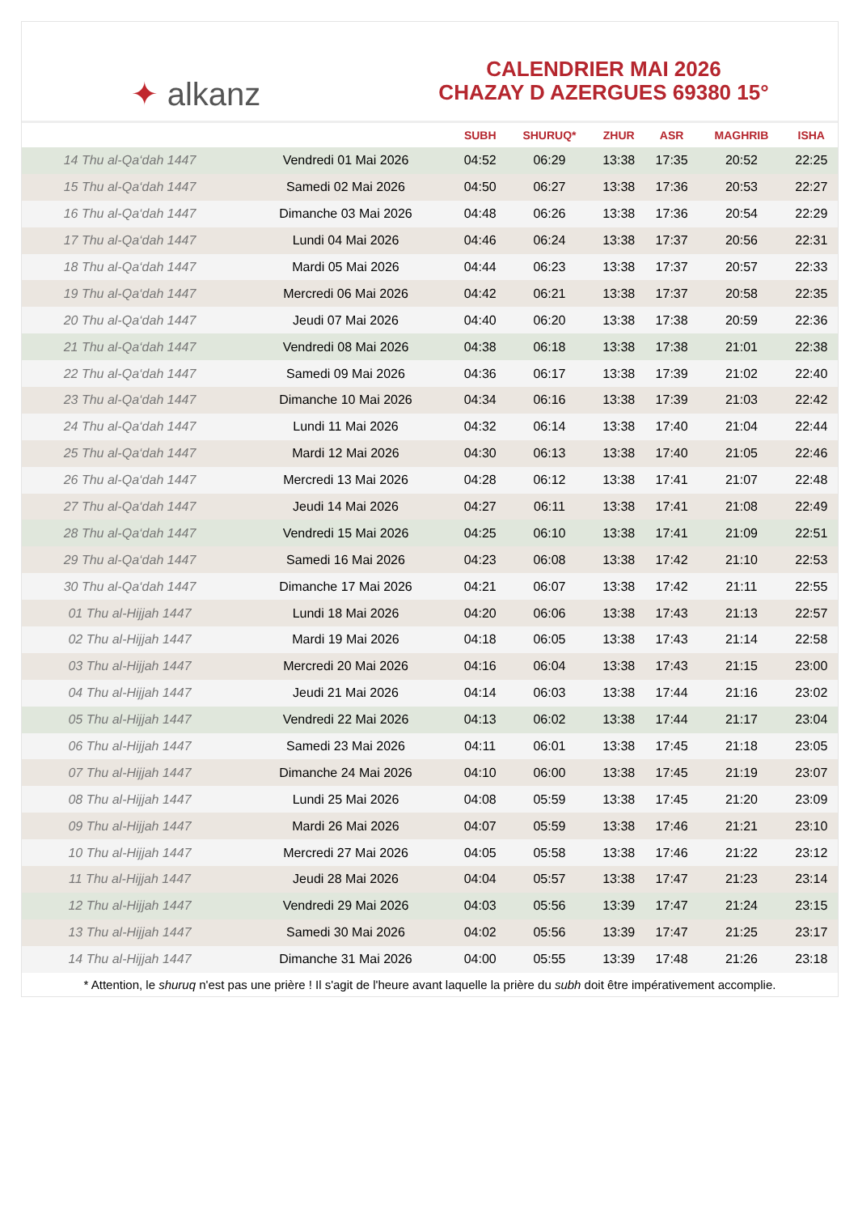✦ alkanz
CALENDRIER MAI 2026
CHAZAY D AZERGUES 69380 15°
| | | SUBH | SHURUQ* | ZHUR | ASR | MAGHRIB | ISHA |
| --- | --- | --- | --- | --- | --- | --- | --- |
| 14 Thu al-Qa‘dah 1447 | Vendredi 01 Mai 2026 | 04:52 | 06:29 | 13:38 | 17:35 | 20:52 | 22:25 |
| 15 Thu al-Qa‘dah 1447 | Samedi 02 Mai 2026 | 04:50 | 06:27 | 13:38 | 17:36 | 20:53 | 22:27 |
| 16 Thu al-Qa‘dah 1447 | Dimanche 03 Mai 2026 | 04:48 | 06:26 | 13:38 | 17:36 | 20:54 | 22:29 |
| 17 Thu al-Qa‘dah 1447 | Lundi 04 Mai 2026 | 04:46 | 06:24 | 13:38 | 17:37 | 20:56 | 22:31 |
| 18 Thu al-Qa‘dah 1447 | Mardi 05 Mai 2026 | 04:44 | 06:23 | 13:38 | 17:37 | 20:57 | 22:33 |
| 19 Thu al-Qa‘dah 1447 | Mercredi 06 Mai 2026 | 04:42 | 06:21 | 13:38 | 17:37 | 20:58 | 22:35 |
| 20 Thu al-Qa‘dah 1447 | Jeudi 07 Mai 2026 | 04:40 | 06:20 | 13:38 | 17:38 | 20:59 | 22:36 |
| 21 Thu al-Qa‘dah 1447 | Vendredi 08 Mai 2026 | 04:38 | 06:18 | 13:38 | 17:38 | 21:01 | 22:38 |
| 22 Thu al-Qa‘dah 1447 | Samedi 09 Mai 2026 | 04:36 | 06:17 | 13:38 | 17:39 | 21:02 | 22:40 |
| 23 Thu al-Qa‘dah 1447 | Dimanche 10 Mai 2026 | 04:34 | 06:16 | 13:38 | 17:39 | 21:03 | 22:42 |
| 24 Thu al-Qa‘dah 1447 | Lundi 11 Mai 2026 | 04:32 | 06:14 | 13:38 | 17:40 | 21:04 | 22:44 |
| 25 Thu al-Qa‘dah 1447 | Mardi 12 Mai 2026 | 04:30 | 06:13 | 13:38 | 17:40 | 21:05 | 22:46 |
| 26 Thu al-Qa‘dah 1447 | Mercredi 13 Mai 2026 | 04:28 | 06:12 | 13:38 | 17:41 | 21:07 | 22:48 |
| 27 Thu al-Qa‘dah 1447 | Jeudi 14 Mai 2026 | 04:27 | 06:11 | 13:38 | 17:41 | 21:08 | 22:49 |
| 28 Thu al-Qa‘dah 1447 | Vendredi 15 Mai 2026 | 04:25 | 06:10 | 13:38 | 17:41 | 21:09 | 22:51 |
| 29 Thu al-Qa‘dah 1447 | Samedi 16 Mai 2026 | 04:23 | 06:08 | 13:38 | 17:42 | 21:10 | 22:53 |
| 30 Thu al-Qa‘dah 1447 | Dimanche 17 Mai 2026 | 04:21 | 06:07 | 13:38 | 17:42 | 21:11 | 22:55 |
| 01 Thu al-Hijjah 1447 | Lundi 18 Mai 2026 | 04:20 | 06:06 | 13:38 | 17:43 | 21:13 | 22:57 |
| 02 Thu al-Hijjah 1447 | Mardi 19 Mai 2026 | 04:18 | 06:05 | 13:38 | 17:43 | 21:14 | 22:58 |
| 03 Thu al-Hijjah 1447 | Mercredi 20 Mai 2026 | 04:16 | 06:04 | 13:38 | 17:43 | 21:15 | 23:00 |
| 04 Thu al-Hijjah 1447 | Jeudi 21 Mai 2026 | 04:14 | 06:03 | 13:38 | 17:44 | 21:16 | 23:02 |
| 05 Thu al-Hijjah 1447 | Vendredi 22 Mai 2026 | 04:13 | 06:02 | 13:38 | 17:44 | 21:17 | 23:04 |
| 06 Thu al-Hijjah 1447 | Samedi 23 Mai 2026 | 04:11 | 06:01 | 13:38 | 17:45 | 21:18 | 23:05 |
| 07 Thu al-Hijjah 1447 | Dimanche 24 Mai 2026 | 04:10 | 06:00 | 13:38 | 17:45 | 21:19 | 23:07 |
| 08 Thu al-Hijjah 1447 | Lundi 25 Mai 2026 | 04:08 | 05:59 | 13:38 | 17:45 | 21:20 | 23:09 |
| 09 Thu al-Hijjah 1447 | Mardi 26 Mai 2026 | 04:07 | 05:59 | 13:38 | 17:46 | 21:21 | 23:10 |
| 10 Thu al-Hijjah 1447 | Mercredi 27 Mai 2026 | 04:05 | 05:58 | 13:38 | 17:46 | 21:22 | 23:12 |
| 11 Thu al-Hijjah 1447 | Jeudi 28 Mai 2026 | 04:04 | 05:57 | 13:38 | 17:47 | 21:23 | 23:14 |
| 12 Thu al-Hijjah 1447 | Vendredi 29 Mai 2026 | 04:03 | 05:56 | 13:39 | 17:47 | 21:24 | 23:15 |
| 13 Thu al-Hijjah 1447 | Samedi 30 Mai 2026 | 04:02 | 05:56 | 13:39 | 17:47 | 21:25 | 23:17 |
| 14 Thu al-Hijjah 1447 | Dimanche 31 Mai 2026 | 04:00 | 05:55 | 13:39 | 17:48 | 21:26 | 23:18 |
* Attention, le shuruq n'est pas une prière ! Il s'agit de l'heure avant laquelle la prière du subh doit être impérativement accomplie.